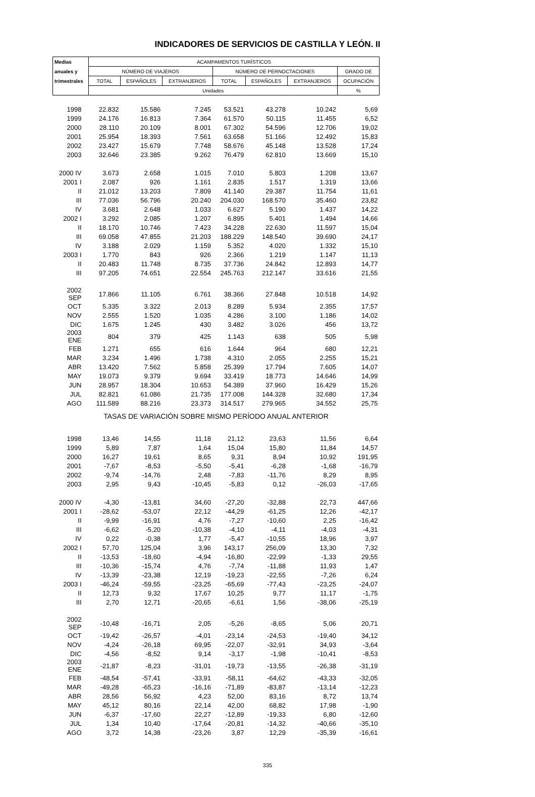INDICADORES DE SERVICIOS DE CASTILLA Y LEÓN. II
| Medias | ACAMPAMENTOS TURÍSTICOS | | | | | | |
| --- | --- | --- | --- | --- | --- | --- | --- |
| anuales y | NÚMERO DE VIAJEROS | | | NÚMERO DE PERNOCTACIONES | | | GRADO DE |
| trimestrales | TOTAL | ESPAÑOLES | EXTRANJEROS | TOTAL | ESPAÑOLES | EXTRANJEROS | OCUPACIÓN |
| | Unidades | | | | | | % |
| 1998 | 22.832 | 15.586 | 7.245 | 53.521 | 43.278 | 10.242 | 5,69 |
| 1999 | 24.176 | 16.813 | 7.364 | 61.570 | 50.115 | 11.455 | 6,52 |
| 2000 | 28.110 | 20.109 | 8.001 | 67.302 | 54.596 | 12.706 | 19,02 |
| 2001 | 25.954 | 18.393 | 7.561 | 63.658 | 51.166 | 12.492 | 15,83 |
| 2002 | 23.427 | 15.679 | 7.748 | 58.676 | 45.148 | 13.528 | 17,24 |
| 2003 | 32.646 | 23.385 | 9.262 | 76.479 | 62.810 | 13.669 | 15,10 |
| 2000 IV | 3.673 | 2.658 | 1.015 | 7.010 | 5.803 | 1.208 | 13,67 |
| 2001 I | 2.087 | 926 | 1.161 | 2.835 | 1.517 | 1.319 | 13,66 |
| II | 21.012 | 13.203 | 7.809 | 41.140 | 29.387 | 11.754 | 11,61 |
| III | 77.036 | 56.796 | 20.240 | 204.030 | 168.570 | 35.460 | 23,82 |
| IV | 3.681 | 2.648 | 1.033 | 6.627 | 5.190 | 1.437 | 14,22 |
| 2002 I | 3.292 | 2.085 | 1.207 | 6.895 | 5.401 | 1.494 | 14,66 |
| II | 18.170 | 10.746 | 7.423 | 34.228 | 22.630 | 11.597 | 15,04 |
| III | 69.058 | 47.855 | 21.203 | 188.229 | 148.540 | 39.690 | 24,17 |
| IV | 3.188 | 2.029 | 1.159 | 5.352 | 4.020 | 1.332 | 15,10 |
| 2003 I | 1.770 | 843 | 926 | 2.366 | 1.219 | 1.147 | 11,13 |
| II | 20.483 | 11.748 | 8.735 | 37.736 | 24.842 | 12.893 | 14,77 |
| III | 97.205 | 74.651 | 22.554 | 245.763 | 212.147 | 33.616 | 21,55 |
| 2002 SEP | 17.866 | 11.105 | 6.761 | 38.366 | 27.848 | 10.518 | 14,92 |
| OCT | 5.335 | 3.322 | 2.013 | 8.289 | 5.934 | 2.355 | 17,57 |
| NOV | 2.555 | 1.520 | 1.035 | 4.286 | 3.100 | 1.186 | 14,02 |
| DIC | 1.675 | 1.245 | 430 | 3.482 | 3.026 | 456 | 13,72 |
| 2003 ENE | 804 | 379 | 425 | 1.143 | 638 | 505 | 5,98 |
| FEB | 1.271 | 655 | 616 | 1.644 | 964 | 680 | 12,21 |
| MAR | 3.234 | 1.496 | 1.738 | 4.310 | 2.055 | 2.255 | 15,21 |
| ABR | 13.420 | 7.562 | 5.858 | 25.399 | 17.794 | 7.605 | 14,07 |
| MAY | 19.073 | 9.379 | 9.694 | 33.419 | 18.773 | 14.646 | 14,99 |
| JUN | 28.957 | 18.304 | 10.653 | 54.389 | 37.960 | 16.429 | 15,26 |
| JUL | 82.821 | 61.086 | 21.735 | 177.008 | 144.328 | 32.680 | 17,34 |
| AGO | 111.589 | 88.216 | 23.373 | 314.517 | 279.965 | 34.552 | 25,75 |
| TASAS DE VARIACIÓN SOBRE MISMO PERÍODO ANUAL ANTERIOR | | | | | | | |
| 1998 | 13,46 | 14,55 | 11,18 | 21,12 | 23,63 | 11,56 | 6,64 |
| 1999 | 5,89 | 7,87 | 1,64 | 15,04 | 15,80 | 11,84 | 14,57 |
| 2000 | 16,27 | 19,61 | 8,65 | 9,31 | 8,94 | 10,92 | 191,95 |
| 2001 | -7,67 | -8,53 | -5,50 | -5,41 | -6,28 | -1,68 | -16,79 |
| 2002 | -9,74 | -14,76 | 2,48 | -7,83 | -11,76 | 8,29 | 8,95 |
| 2003 | 2,95 | 9,43 | -10,45 | -5,83 | 0,12 | -26,03 | -17,65 |
| 2000 IV | -4,30 | -13,81 | 34,60 | -27,20 | -32,88 | 22,73 | 447,66 |
| 2001 I | -28,62 | -53,07 | 22,12 | -44,29 | -61,25 | 12,26 | -42,17 |
| II | -9,99 | -16,91 | 4,76 | -7,27 | -10,60 | 2,25 | -16,42 |
| III | -6,62 | -5,20 | -10,38 | -4,10 | -4,11 | -4,03 | -4,31 |
| IV | 0,22 | -0,38 | 1,77 | -5,47 | -10,55 | 18,96 | 3,97 |
| 2002 I | 57,70 | 125,04 | 3,96 | 143,17 | 256,09 | 13,30 | 7,32 |
| II | -13,53 | -18,60 | -4,94 | -16,80 | -22,99 | -1,33 | 29,55 |
| III | -10,36 | -15,74 | 4,76 | -7,74 | -11,88 | 11,93 | 1,47 |
| IV | -13,39 | -23,38 | 12,19 | -19,23 | -22,55 | -7,26 | 6,24 |
| 2003 I | -46,24 | -59,55 | -23,25 | -65,69 | -77,43 | -23,25 | -24,07 |
| II | 12,73 | 9,32 | 17,67 | 10,25 | 9,77 | 11,17 | -1,75 |
| III | 2,70 | 12,71 | -20,65 | -6,61 | 1,56 | -38,06 | -25,19 |
| 2002 SEP | -10,48 | -16,71 | 2,05 | -5,26 | -8,65 | 5,06 | 20,71 |
| OCT | -19,42 | -26,57 | -4,01 | -23,14 | -24,53 | -19,40 | 34,12 |
| NOV | -4,24 | -26,18 | 69,95 | -22,07 | -32,91 | 34,93 | -3,64 |
| DIC | -4,56 | -8,52 | 9,14 | -3,17 | -1,98 | -10,41 | -8,53 |
| 2003 ENE | -21,87 | -8,23 | -31,01 | -19,73 | -13,55 | -26,38 | -31,19 |
| FEB | -48,54 | -57,41 | -33,91 | -58,11 | -64,62 | -43,33 | -32,05 |
| MAR | -49,28 | -65,23 | -16,16 | -71,89 | -83,87 | -13,14 | -12,23 |
| ABR | 28,56 | 56,92 | 4,23 | 52,00 | 83,16 | 8,72 | 13,74 |
| MAY | 45,12 | 80,16 | 22,14 | 42,00 | 68,82 | 17,98 | -1,90 |
| JUN | -6,37 | -17,60 | 22,27 | -12,89 | -19,33 | 6,80 | -12,60 |
| JUL | 1,34 | 10,40 | -17,64 | -20,81 | -14,32 | -40,66 | -35,10 |
| AGO | 3,72 | 14,38 | -23,26 | 3,87 | 12,29 | -35,39 | -16,61 |
335